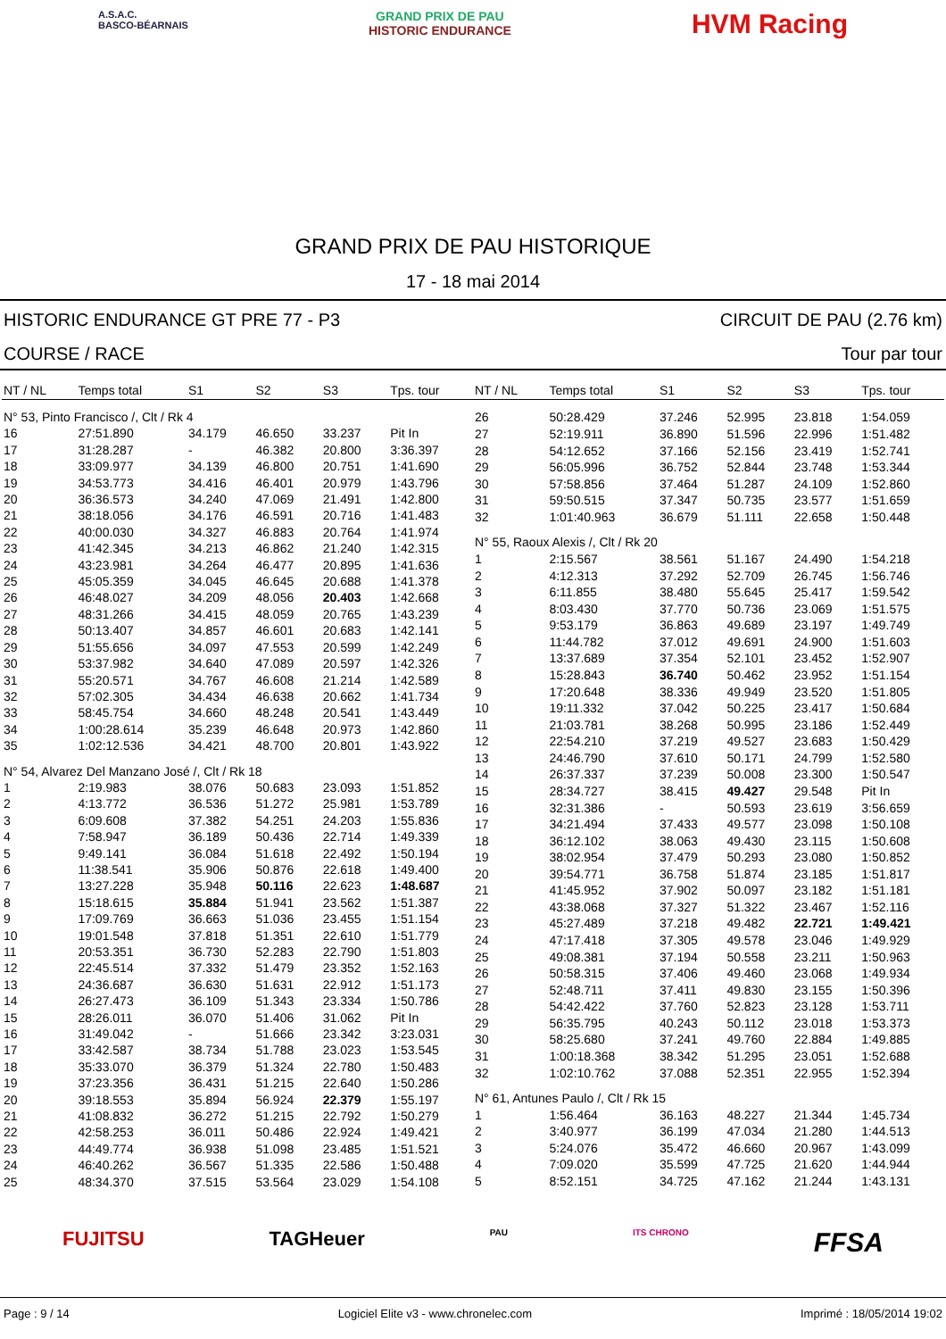A.S.A.C.
BASCO-BÉARNAIS
GRAND PRIX DE PAU
HISTORIC ENDURANCE
HVM Racing
GRAND PRIX DE PAU HISTORIQUE
17 - 18 mai 2014
HISTORIC ENDURANCE GT PRE 77 - P3 CIRCUIT DE PAU (2.76 km)
COURSE / RACE Tour par tour
| NT / NL | Temps total | S1 | S2 | S3 | Tps. tour |
| --- | --- | --- | --- | --- | --- |
| N° 53, Pinto Francisco /, Clt / Rk 4 | | | | | |
| 16 | 27:51.890 | 34.179 | 46.650 | 33.237 | Pit In |
| 17 | 31:28.287 | - | 46.382 | 20.800 | 3:36.397 |
| 18 | 33:09.977 | 34.139 | 46.800 | 20.751 | 1:41.690 |
| 19 | 34:53.773 | 34.416 | 46.401 | 20.979 | 1:43.796 |
| 20 | 36:36.573 | 34.240 | 47.069 | 21.491 | 1:42.800 |
| 21 | 38:18.056 | 34.176 | 46.591 | 20.716 | 1:41.483 |
| 22 | 40:00.030 | 34.327 | 46.883 | 20.764 | 1:41.974 |
| 23 | 41:42.345 | 34.213 | 46.862 | 21.240 | 1:42.315 |
| 24 | 43:23.981 | 34.264 | 46.477 | 20.895 | 1:41.636 |
| 25 | 45:05.359 | 34.045 | 46.645 | 20.688 | 1:41.378 |
| 26 | 46:48.027 | 34.209 | 48.056 | 20.403 | 1:42.668 |
| 27 | 48:31.266 | 34.415 | 48.059 | 20.765 | 1:43.239 |
| 28 | 50:13.407 | 34.857 | 46.601 | 20.683 | 1:42.141 |
| 29 | 51:55.656 | 34.097 | 47.553 | 20.599 | 1:42.249 |
| 30 | 53:37.982 | 34.640 | 47.089 | 20.597 | 1:42.326 |
| 31 | 55:20.571 | 34.767 | 46.608 | 21.214 | 1:42.589 |
| 32 | 57:02.305 | 34.434 | 46.638 | 20.662 | 1:41.734 |
| 33 | 58:45.754 | 34.660 | 48.248 | 20.541 | 1:43.449 |
| 34 | 1:00:28.614 | 35.239 | 46.648 | 20.973 | 1:42.860 |
| 35 | 1:02:12.536 | 34.421 | 48.700 | 20.801 | 1:43.922 |
| N° 54, Alvarez Del Manzano José /, Clt / Rk 18 | | | | | |
| 1 | 2:19.983 | 38.076 | 50.683 | 23.093 | 1:51.852 |
| 2 | 4:13.772 | 36.536 | 51.272 | 25.981 | 1:53.789 |
| 3 | 6:09.608 | 37.382 | 54.251 | 24.203 | 1:55.836 |
| 4 | 7:58.947 | 36.189 | 50.436 | 22.714 | 1:49.339 |
| 5 | 9:49.141 | 36.084 | 51.618 | 22.492 | 1:50.194 |
| 6 | 11:38.541 | 35.906 | 50.876 | 22.618 | 1:49.400 |
| 7 | 13:27.228 | 35.948 | 50.116 | 22.623 | 1:48.687 |
| 8 | 15:18.615 | 35.884 | 51.941 | 23.562 | 1:51.387 |
| 9 | 17:09.769 | 36.663 | 51.036 | 23.455 | 1:51.154 |
| 10 | 19:01.548 | 37.818 | 51.351 | 22.610 | 1:51.779 |
| 11 | 20:53.351 | 36.730 | 52.283 | 22.790 | 1:51.803 |
| 12 | 22:45.514 | 37.332 | 51.479 | 23.352 | 1:52.163 |
| 13 | 24:36.687 | 36.630 | 51.631 | 22.912 | 1:51.173 |
| 14 | 26:27.473 | 36.109 | 51.343 | 23.334 | 1:50.786 |
| 15 | 28:26.011 | 36.070 | 51.406 | 31.062 | Pit In |
| 16 | 31:49.042 | - | 51.666 | 23.342 | 3:23.031 |
| 17 | 33:42.587 | 38.734 | 51.788 | 23.023 | 1:53.545 |
| 18 | 35:33.070 | 36.379 | 51.324 | 22.780 | 1:50.483 |
| 19 | 37:23.356 | 36.431 | 51.215 | 22.640 | 1:50.286 |
| 20 | 39:18.553 | 35.894 | 56.924 | 22.379 | 1:55.197 |
| 21 | 41:08.832 | 36.272 | 51.215 | 22.792 | 1:50.279 |
| 22 | 42:58.253 | 36.011 | 50.486 | 22.924 | 1:49.421 |
| 23 | 44:49.774 | 36.938 | 51.098 | 23.485 | 1:51.521 |
| 24 | 46:40.262 | 36.567 | 51.335 | 22.586 | 1:50.488 |
| 25 | 48:34.370 | 37.515 | 53.564 | 23.029 | 1:54.108 |
| NT / NL | Temps total | S1 | S2 | S3 | Tps. tour |
| --- | --- | --- | --- | --- | --- |
| 26 | 50:28.429 | 37.246 | 52.995 | 23.818 | 1:54.059 |
| 27 | 52:19.911 | 36.890 | 51.596 | 22.996 | 1:51.482 |
| 28 | 54:12.652 | 37.166 | 52.156 | 23.419 | 1:52.741 |
| 29 | 56:05.996 | 36.752 | 52.844 | 23.748 | 1:53.344 |
| 30 | 57:58.856 | 37.464 | 51.287 | 24.109 | 1:52.860 |
| 31 | 59:50.515 | 37.347 | 50.735 | 23.577 | 1:51.659 |
| 32 | 1:01:40.963 | 36.679 | 51.111 | 22.658 | 1:50.448 |
| N° 55, Raoux Alexis /, Clt / Rk 20 | | | | | |
| 1 | 2:15.567 | 38.561 | 51.167 | 24.490 | 1:54.218 |
| 2 | 4:12.313 | 37.292 | 52.709 | 26.745 | 1:56.746 |
| 3 | 6:11.855 | 38.480 | 55.645 | 25.417 | 1:59.542 |
| 4 | 8:03.430 | 37.770 | 50.736 | 23.069 | 1:51.575 |
| 5 | 9:53.179 | 36.863 | 49.689 | 23.197 | 1:49.749 |
| 6 | 11:44.782 | 37.012 | 49.691 | 24.900 | 1:51.603 |
| 7 | 13:37.689 | 37.354 | 52.101 | 23.452 | 1:52.907 |
| 8 | 15:28.843 | 36.740 | 50.462 | 23.952 | 1:51.154 |
| 9 | 17:20.648 | 38.336 | 49.949 | 23.520 | 1:51.805 |
| 10 | 19:11.332 | 37.042 | 50.225 | 23.417 | 1:50.684 |
| 11 | 21:03.781 | 38.268 | 50.995 | 23.186 | 1:52.449 |
| 12 | 22:54.210 | 37.219 | 49.527 | 23.683 | 1:50.429 |
| 13 | 24:46.790 | 37.610 | 50.171 | 24.799 | 1:52.580 |
| 14 | 26:37.337 | 37.239 | 50.008 | 23.300 | 1:50.547 |
| 15 | 28:34.727 | 38.415 | 49.427 | 29.548 | Pit In |
| 16 | 32:31.386 | - | 50.593 | 23.619 | 3:56.659 |
| 17 | 34:21.494 | 37.433 | 49.577 | 23.098 | 1:50.108 |
| 18 | 36:12.102 | 38.063 | 49.430 | 23.115 | 1:50.608 |
| 19 | 38:02.954 | 37.479 | 50.293 | 23.080 | 1:50.852 |
| 20 | 39:54.771 | 36.758 | 51.874 | 23.185 | 1:51.817 |
| 21 | 41:45.952 | 37.902 | 50.097 | 23.182 | 1:51.181 |
| 22 | 43:38.068 | 37.327 | 51.322 | 23.467 | 1:52.116 |
| 23 | 45:27.489 | 37.218 | 49.482 | 22.721 | 1:49.421 |
| 24 | 47:17.418 | 37.305 | 49.578 | 23.046 | 1:49.929 |
| 25 | 49:08.381 | 37.194 | 50.558 | 23.211 | 1:50.963 |
| 26 | 50:58.315 | 37.406 | 49.460 | 23.068 | 1:49.934 |
| 27 | 52:48.711 | 37.411 | 49.830 | 23.155 | 1:50.396 |
| 28 | 54:42.422 | 37.760 | 52.823 | 23.128 | 1:53.711 |
| 29 | 56:35.795 | 40.243 | 50.112 | 23.018 | 1:53.373 |
| 30 | 58:25.680 | 37.241 | 49.760 | 22.884 | 1:49.885 |
| 31 | 1:00:18.368 | 38.342 | 51.295 | 23.051 | 1:52.688 |
| 32 | 1:02:10.762 | 37.088 | 52.351 | 22.955 | 1:52.394 |
| N° 61, Antunes Paulo /, Clt / Rk 15 | | | | | |
| 1 | 1:56.464 | 36.163 | 48.227 | 21.344 | 1:45.734 |
| 2 | 3:40.977 | 36.199 | 47.034 | 21.280 | 1:44.513 |
| 3 | 5:24.076 | 35.472 | 46.660 | 20.967 | 1:43.099 |
| 4 | 7:09.020 | 35.599 | 47.725 | 21.620 | 1:44.944 |
| 5 | 8:52.151 | 34.725 | 47.162 | 21.244 | 1:43.131 |
FUJITSU TAGHeuer PAU ITS CHRONO FFSA
Page : 9 / 14 Logiciel Elite v3 - www.chronelec.com Imprimé : 18/05/2014 19:02